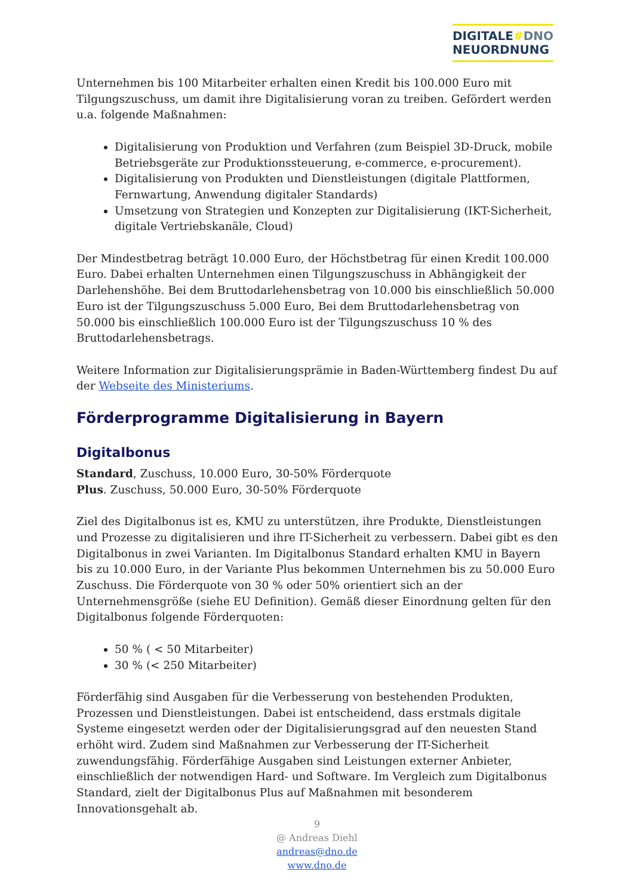DIGITALE#DNO
NEUORDNUNG
Unternehmen bis 100 Mitarbeiter erhalten einen Kredit bis 100.000 Euro mit Tilgungszuschuss, um damit ihre Digitalisierung voran zu treiben. Gefördert werden u.a. folgende Maßnahmen:
Digitalisierung von Produktion und Verfahren (zum Beispiel 3D-Druck, mobile Betriebsgeräte zur Produktionssteuerung, e-commerce, e-procurement).
Digitalisierung von Produkten und Dienstleistungen (digitale Plattformen, Fernwartung, Anwendung digitaler Standards)
Umsetzung von Strategien und Konzepten zur Digitalisierung (IKT-Sicherheit, digitale Vertriebskanäle, Cloud)
Der Mindestbetrag beträgt 10.000 Euro, der Höchstbetrag für einen Kredit 100.000 Euro. Dabei erhalten Unternehmen einen Tilgungszuschuss in Abhängigkeit der Darlehenshöhe. Bei dem Bruttodarlehensbetrag von 10.000 bis einschließlich 50.000 Euro ist der Tilgungszuschuss 5.000 Euro, Bei dem Bruttodarlehensbetrag von 50.000 bis einschließlich 100.000 Euro ist der Tilgungszuschuss 10 % des Bruttodarlehensbetrags.
Weitere Information zur Digitalisierungsprämie in Baden-Württemberg findest Du auf der Webseite des Ministeriums.
Förderprogramme Digitalisierung in Bayern
Digitalbonus
Standard, Zuschuss, 10.000 Euro, 30-50% Förderquote
Plus. Zuschuss, 50.000 Euro, 30-50% Förderquote
Ziel des Digitalbonus ist es, KMU zu unterstützen, ihre Produkte, Dienstleistungen und Prozesse zu digitalisieren und ihre IT-Sicherheit zu verbessern. Dabei gibt es den Digitalbonus in zwei Varianten. Im Digitalbonus Standard erhalten KMU in Bayern bis zu 10.000 Euro, in der Variante Plus bekommen Unternehmen bis zu 50.000 Euro Zuschuss. Die Förderquote von 30 % oder 50% orientiert sich an der Unternehmensgröße (siehe EU Definition). Gemäß dieser Einordnung gelten für den Digitalbonus folgende Förderquoten:
50 % ( < 50 Mitarbeiter)
30 % (< 250 Mitarbeiter)
Förderfähig sind Ausgaben für die Verbesserung von bestehenden Produkten, Prozessen und Dienstleistungen. Dabei ist entscheidend, dass erstmals digitale Systeme eingesetzt werden oder der Digitalisierungsgrad auf den neuesten Stand erhöht wird. Zudem sind Maßnahmen zur Verbesserung der IT-Sicherheit zuwendungsfähig. Förderfähige Ausgaben sind Leistungen externer Anbieter, einschließlich der notwendigen Hard- und Software. Im Vergleich zum Digitalbonus Standard, zielt der Digitalbonus Plus auf Maßnahmen mit besonderem Innovationsgehalt ab.
9
@ Andreas Diehl
andreas@dno.de
www.dno.de